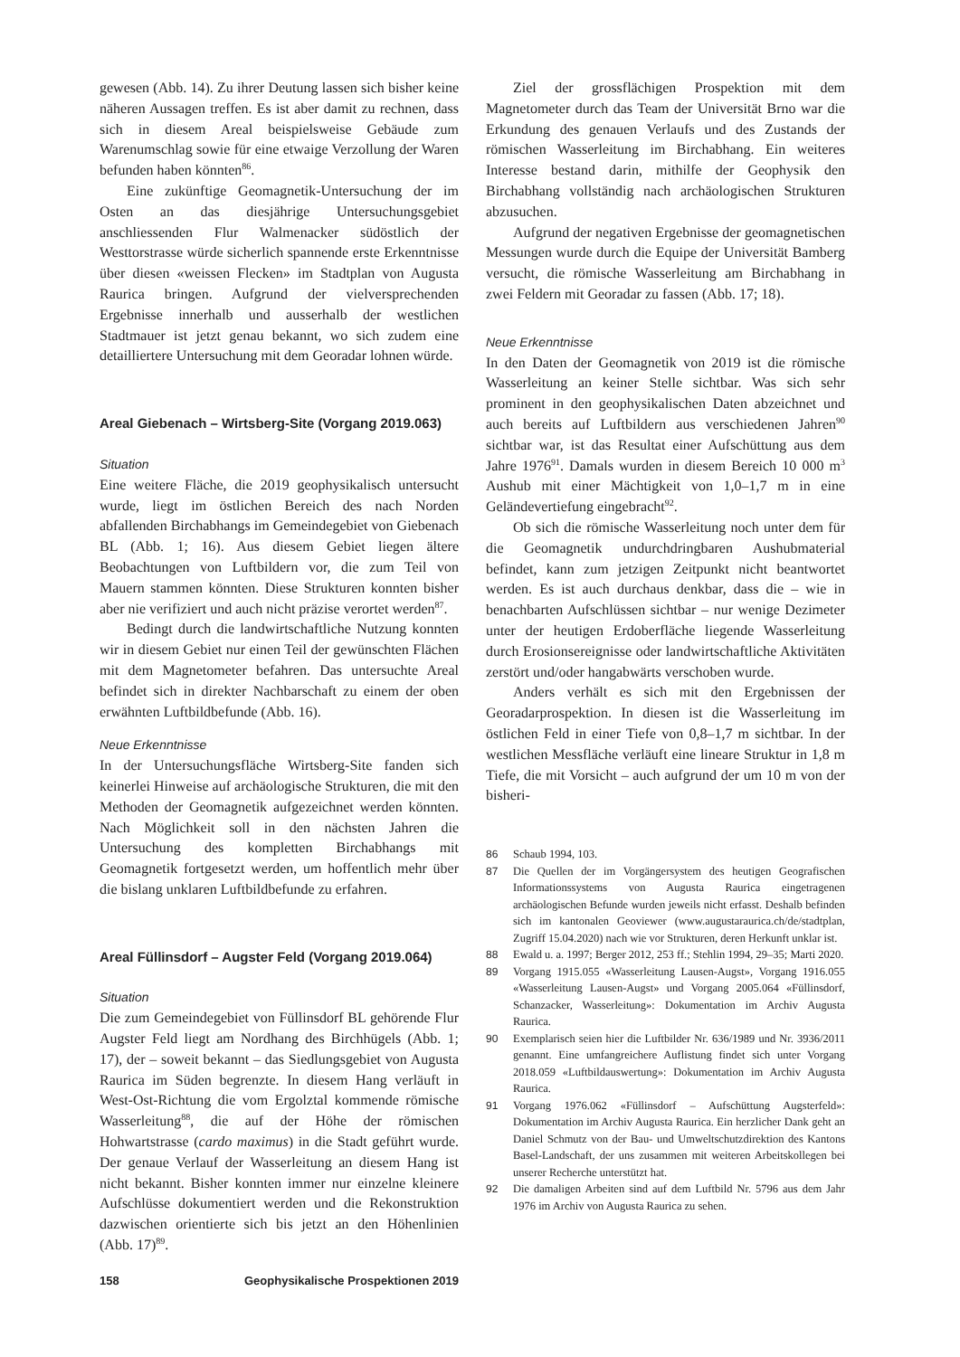gewesen (Abb. 14). Zu ihrer Deutung lassen sich bisher keine näheren Aussagen treffen. Es ist aber damit zu rechnen, dass sich in diesem Areal beispielsweise Gebäude zum Warenumschlag sowie für eine etwaige Verzollung der Waren befunden haben könnten<sup>86</sup>.
Eine zukünftige Geomagnetik-Untersuchung der im Osten an das diesjährige Untersuchungsgebiet anschliessenden Flur Walmenacker südöstlich der Westtorstrasse würde sicherlich spannende erste Erkenntnisse über diesen «weissen Flecken» im Stadtplan von Augusta Raurica bringen. Aufgrund der vielversprechenden Ergebnisse innerhalb und ausserhalb der westlichen Stadtmauer ist jetzt genau bekannt, wo sich zudem eine detailliertere Untersuchung mit dem Georadar lohnen würde.
Areal Giebenach – Wirtsberg-Site (Vorgang 2019.063)
Situation
Eine weitere Fläche, die 2019 geophysikalisch untersucht wurde, liegt im östlichen Bereich des nach Norden abfallenden Birchabhangs im Gemeindegebiet von Giebenach BL (Abb. 1; 16). Aus diesem Gebiet liegen ältere Beobachtungen von Luftbildern vor, die zum Teil von Mauern stammen könnten. Diese Strukturen konnten bisher aber nie verifiziert und auch nicht präzise verortet werden<sup>87</sup>.
Bedingt durch die landwirtschaftliche Nutzung konnten wir in diesem Gebiet nur einen Teil der gewünschten Flächen mit dem Magnetometer befahren. Das untersuchte Areal befindet sich in direkter Nachbarschaft zu einem der oben erwähnten Luftbildbefunde (Abb. 16).
Neue Erkenntnisse
In der Untersuchungsfläche Wirtsberg-Site fanden sich keinerlei Hinweise auf archäologische Strukturen, die mit den Methoden der Geomagnetik aufgezeichnet werden könnten. Nach Möglichkeit soll in den nächsten Jahren die Untersuchung des kompletten Birchabhangs mit Geomagnetik fortgesetzt werden, um hoffentlich mehr über die bislang unklaren Luftbildbefunde zu erfahren.
Areal Füllinsdorf – Augster Feld (Vorgang 2019.064)
Situation
Die zum Gemeindegebiet von Füllinsdorf BL gehörende Flur Augster Feld liegt am Nordhang des Birchhügels (Abb. 1; 17), der – soweit bekannt – das Siedlungsgebiet von Augusta Raurica im Süden begrenzte. In diesem Hang verläuft in West-Ost-Richtung die vom Ergolztal kommende römische Wasserleitung<sup>88</sup>, die auf der Höhe der römischen Hohwartstrasse (cardo maximus) in die Stadt geführt wurde. Der genaue Verlauf der Wasserleitung an diesem Hang ist nicht bekannt. Bisher konnten immer nur einzelne kleinere Aufschlüsse dokumentiert werden und die Rekonstruktion dazwischen orientierte sich bis jetzt an den Höhenlinien (Abb. 17)<sup>89</sup>.
Ziel der grossflächigen Prospektion mit dem Magnetometer durch das Team der Universität Brno war die Erkundung des genauen Verlaufs und des Zustands der römischen Wasserleitung im Birchabhang. Ein weiteres Interesse bestand darin, mithilfe der Geophysik den Birchabhang vollständig nach archäologischen Strukturen abzusuchen.
Aufgrund der negativen Ergebnisse der geomagnetischen Messungen wurde durch die Equipe der Universität Bamberg versucht, die römische Wasserleitung am Birchabhang in zwei Feldern mit Georadar zu fassen (Abb. 17; 18).
Neue Erkenntnisse
In den Daten der Geomagnetik von 2019 ist die römische Wasserleitung an keiner Stelle sichtbar. Was sich sehr prominent in den geophysikalischen Daten abzeichnet und auch bereits auf Luftbildern aus verschiedenen Jahren<sup>90</sup> sichtbar war, ist das Resultat einer Aufschüttung aus dem Jahre 1976<sup>91</sup>. Damals wurden in diesem Bereich 10 000 m<sup>3</sup> Aushub mit einer Mächtigkeit von 1,0–1,7 m in eine Geländevertiefung eingebracht<sup>92</sup>.
Ob sich die römische Wasserleitung noch unter dem für die Geomagnetik undurchdringbaren Aushubmaterial befindet, kann zum jetzigen Zeitpunkt nicht beantwortet werden. Es ist auch durchaus denkbar, dass die – wie in benachbarten Aufschlüssen sichtbar – nur wenige Dezimeter unter der heutigen Erdoberfläche liegende Wasserleitung durch Erosionsereignisse oder landwirtschaftliche Aktivitäten zerstört und/oder hangabwärts verschoben wurde.
Anders verhält es sich mit den Ergebnissen der Georadarprospektion. In diesen ist die Wasserleitung im östlichen Feld in einer Tiefe von 0,8–1,7 m sichtbar. In der westlichen Messfläche verläuft eine lineare Struktur in 1,8 m Tiefe, die mit Vorsicht – auch aufgrund der um 10 m von der bisheri-
86 Schaub 1994, 103.
87 Die Quellen der im Vorgängersystem des heutigen Geografischen Informationssystems von Augusta Raurica eingetragenen archäologischen Befunde wurden jeweils nicht erfasst. Deshalb befinden sich im kantonalen Geoviewer (www.augustaraurica.ch/de/stadtplan, Zugriff 15.04.2020) nach wie vor Strukturen, deren Herkunft unklar ist.
88 Ewald u. a. 1997; Berger 2012, 253 ff.; Stehlin 1994, 29–35; Marti 2020.
89 Vorgang 1915.055 «Wasserleitung Lausen-Augst», Vorgang 1916.055 «Wasserleitung Lausen-Augst» und Vorgang 2005.064 «Füllinsdorf, Schanzacker, Wasserleitung»: Dokumentation im Archiv Augusta Raurica.
90 Exemplarisch seien hier die Luftbilder Nr. 636/1989 und Nr. 3936/2011 genannt. Eine umfangreichere Auflistung findet sich unter Vorgang 2018.059 «Luftbildauswertung»: Dokumentation im Archiv Augusta Raurica.
91 Vorgang 1976.062 «Füllinsdorf – Aufschüttung Augsterfeld»: Dokumentation im Archiv Augusta Raurica. Ein herzlicher Dank geht an Daniel Schmutz von der Bau- und Umweltschutzdirektion des Kantons Basel-Landschaft, der uns zusammen mit weiteren Arbeitskollegen bei unserer Recherche unterstützt hat.
92 Die damaligen Arbeiten sind auf dem Luftbild Nr. 5796 aus dem Jahr 1976 im Archiv von Augusta Raurica zu sehen.
158 Geophysikalische Prospektionen 2019